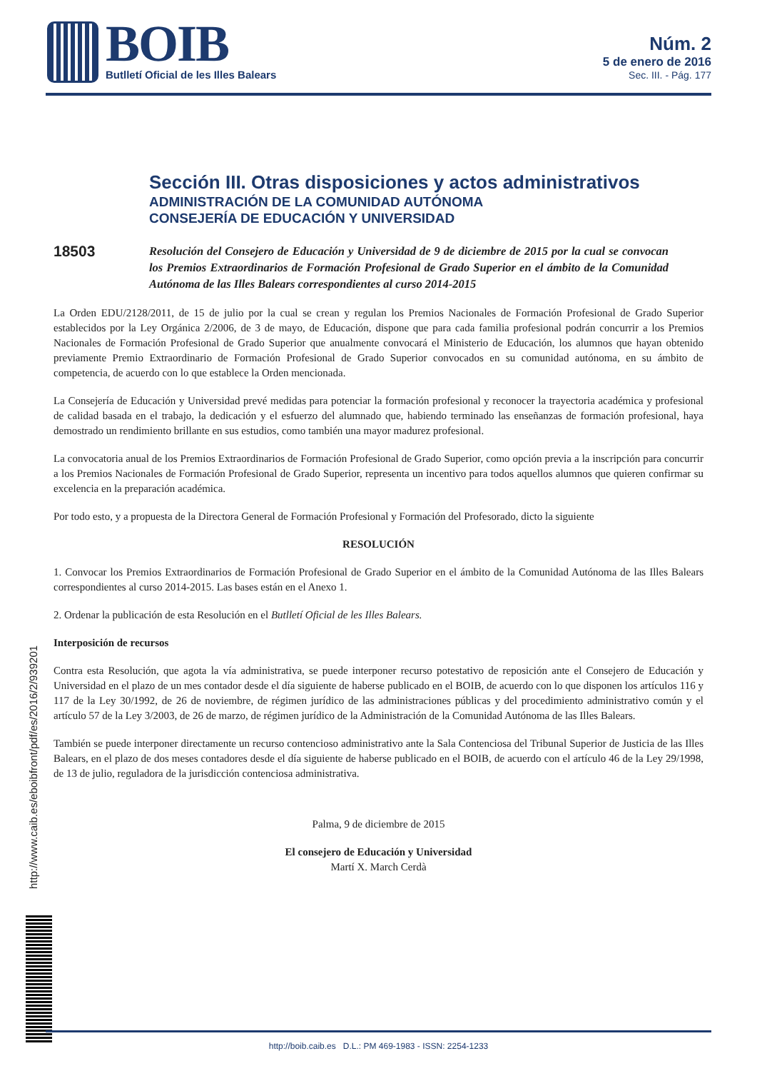BOIB
Butlletí Oficial de les Illes Balears
Núm. 2
5 de enero de 2016
Sec. III. - Pág. 177
Sección III. Otras disposiciones y actos administrativos
ADMINISTRACIÓN DE LA COMUNIDAD AUTÓNOMA
CONSEJERÍA DE EDUCACIÓN Y UNIVERSIDAD
18503
Resolución del Consejero de Educación y Universidad de 9 de diciembre de 2015 por la cual se convocan los Premios Extraordinarios de Formación Profesional de Grado Superior en el ámbito de la Comunidad Autónoma de las Illes Balears correspondientes al curso 2014-2015
La Orden EDU/2128/2011, de 15 de julio por la cual se crean y regulan los Premios Nacionales de Formación Profesional de Grado Superior establecidos por la Ley Orgánica 2/2006, de 3 de mayo, de Educación, dispone que para cada familia profesional podrán concurrir a los Premios Nacionales de Formación Profesional de Grado Superior que anualmente convocará el Ministerio de Educación, los alumnos que hayan obtenido previamente Premio Extraordinario de Formación Profesional de Grado Superior convocados en su comunidad autónoma, en su ámbito de competencia, de acuerdo con lo que establece la Orden mencionada.
La Consejería de Educación y Universidad prevé medidas para potenciar la formación profesional y reconocer la trayectoria académica y profesional de calidad basada en el trabajo, la dedicación y el esfuerzo del alumnado que, habiendo terminado las enseñanzas de formación profesional, haya demostrado un rendimiento brillante en sus estudios, como también una mayor madurez profesional.
La convocatoria anual de los Premios Extraordinarios de Formación Profesional de Grado Superior, como opción previa a la inscripción para concurrir a los Premios Nacionales de Formación Profesional de Grado Superior, representa un incentivo para todos aquellos alumnos que quieren confirmar su excelencia en la preparación académica.
Por todo esto, y a propuesta de la Directora General de Formación Profesional y Formación del Profesorado, dicto la siguiente
RESOLUCIÓN
1. Convocar los Premios Extraordinarios de Formación Profesional de Grado Superior en el ámbito de la Comunidad Autónoma de las Illes Balears correspondientes al curso 2014-2015. Las bases están en el Anexo 1.
2. Ordenar la publicación de esta Resolución en el Butlletí Oficial de les Illes Balears.
Interposición de recursos
Contra esta Resolución, que agota la vía administrativa, se puede interponer recurso potestativo de reposición ante el Consejero de Educación y Universidad en el plazo de un mes contador desde el día siguiente de haberse publicado en el BOIB, de acuerdo con lo que disponen los artículos 116 y 117 de la Ley 30/1992, de 26 de noviembre, de régimen jurídico de las administraciones públicas y del procedimiento administrativo común y el artículo 57 de la Ley 3/2003, de 26 de marzo, de régimen jurídico de la Administración de la Comunidad Autónoma de las Illes Balears.
También se puede interponer directamente un recurso contencioso administrativo ante la Sala Contenciosa del Tribunal Superior de Justicia de las Illes Balears, en el plazo de dos meses contadores desde el día siguiente de haberse publicado en el BOIB, de acuerdo con el artículo 46 de la Ley 29/1998, de 13 de julio, reguladora de la jurisdicción contenciosa administrativa.
Palma, 9 de diciembre de 2015
El consejero de Educación y Universidad
Martí X. March Cerdà
http://www.caib.es/eboibfront/pdf/es/2016/2/939201
http://boib.caib.es D.L.: PM 469-1983 - ISSN: 2254-1233